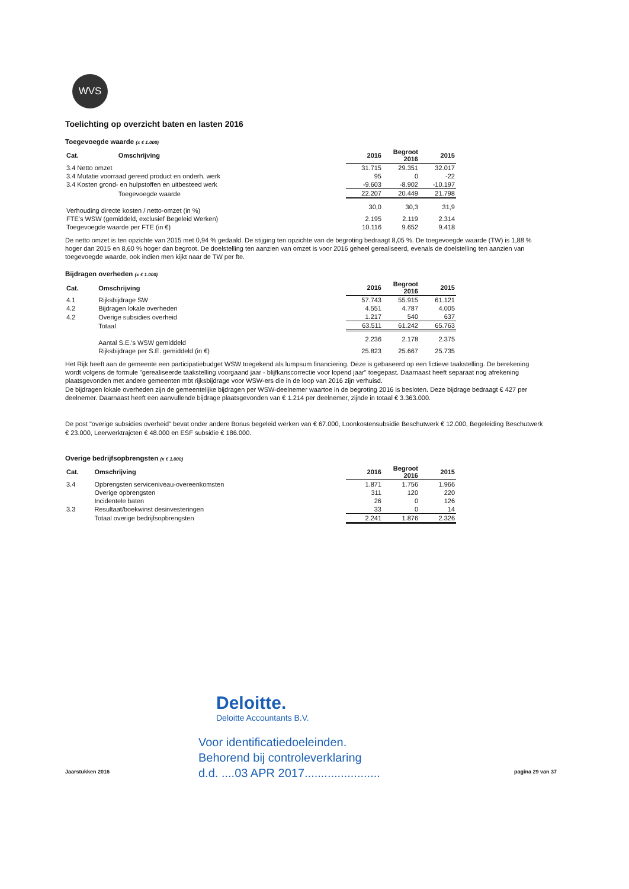WVS
Toelichting op overzicht baten en lasten 2016
Toegevoegde waarde (x € 1.000)
| Cat. | Omschrijving | 2016 | Begroot 2016 | 2015 |
| --- | --- | --- | --- | --- |
| 3.4 Netto omzet | | 31.715 | 29.351 | 32.017 |
| 3.4 Mutatie voorraad gereed product en onderh. werk | | 95 | 0 | -22 |
| 3.4 Kosten grond- en hulpstoffen en uitbesteed werk | | -9.603 | -8.902 | -10.197 |
| | Toegevoegde waarde | 22.207 | 20.449 | 21.798 |
| Verhouding directe kosten / netto-omzet (in %) | | 30,0 | 30,3 | 31,9 |
| FTE's WSW (gemiddeld, exclusief Begeleid Werken) | | 2.195 | 2.119 | 2.314 |
| Toegevoegde waarde per FTE (in €) | | 10.116 | 9.652 | 9.418 |
De netto omzet is ten opzichte van 2015 met 0,94 % gedaald. De stijging ten opzichte van de begroting bedraagt 8,05 %. De toegevoegde waarde (TW) is 1,88 % hoger dan 2015 en 8,60 % hoger dan begroot. De doelstelling ten aanzien van omzet is voor 2016 geheel gerealiseerd, evenals de doelstelling ten aanzien van toegevoegde waarde, ook indien men kijkt naar de TW per fte.
Bijdragen overheden (x € 1.000)
| Cat. | Omschrijving | 2016 | Begroot 2016 | 2015 |
| --- | --- | --- | --- | --- |
| 4.1 | Rijksbijdrage SW | 57.743 | 55.915 | 61.121 |
| 4.2 | Bijdragen lokale overheden | 4.551 | 4.787 | 4.005 |
| 4.2 | Overige subsidies overheid | 1.217 | 540 | 637 |
| | Totaal | 63.511 | 61.242 | 65.763 |
| | Aantal S.E.'s WSW gemiddeld | 2.236 | 2.178 | 2.375 |
| | Rijksbijdrage per S.E. gemiddeld (in €) | 25.823 | 25.667 | 25.735 |
Het Rijk heeft aan de gemeente een participatiebudget WSW toegekend als lumpsum financiering. Deze is gebaseerd op een fictieve taakstelling. De berekening wordt volgens de formule "gerealiseerde taakstelling voorgaand jaar - blijfkanscorrectie voor lopend jaar" toegepast. Daarnaast heeft separaat nog afrekening plaatsgevonden met andere gemeenten mbt rijksbijdrage voor WSW-ers die in de loop van 2016 zijn verhuisd.
De bijdragen lokale overheden zijn de gemeentelijke bijdragen per WSW-deelnemer waartoe in de begroting 2016 is besloten. Deze bijdrage bedraagt € 427 per deelnemer. Daarnaast heeft een aanvullende bijdrage plaatsgevonden van € 1.214 per deelnemer, zijnde in totaal € 3.363.000.
De post "overige subsidies overheid" bevat onder andere Bonus begeleid werken van € 67.000, Loonkostensubsidie Beschutwerk € 12.000, Begeleiding Beschutwerk € 23.000, Leerwerktrajcten € 48.000 en ESF subsidie € 186.000.
Overige bedrijfsopbrengsten (x € 1.000)
| Cat. | Omschrijving | 2016 | Begroot 2016 | 2015 |
| --- | --- | --- | --- | --- |
| 3.4 | Opbrengsten serviceniveau-overeenkomsten | 1.871 | 1.756 | 1.966 |
| | Overige opbrengsten | 311 | 120 | 220 |
| | Incidentele baten | 26 | 0 | 126 |
| 3.3 | Resultaat/boekwinst desinvesteringen | 33 | 0 | 14 |
| | Totaal overige bedrijfsopbrengsten | 2.241 | 1.876 | 2.326 |
Deloitte.
Deloitte Accountants B.V.
Voor identificatiedoeleinden.
Behorend bij controleverklaring
d.d. ....03 APR 2017.......................
Jaarstukken 2016 pagina 29 van 37